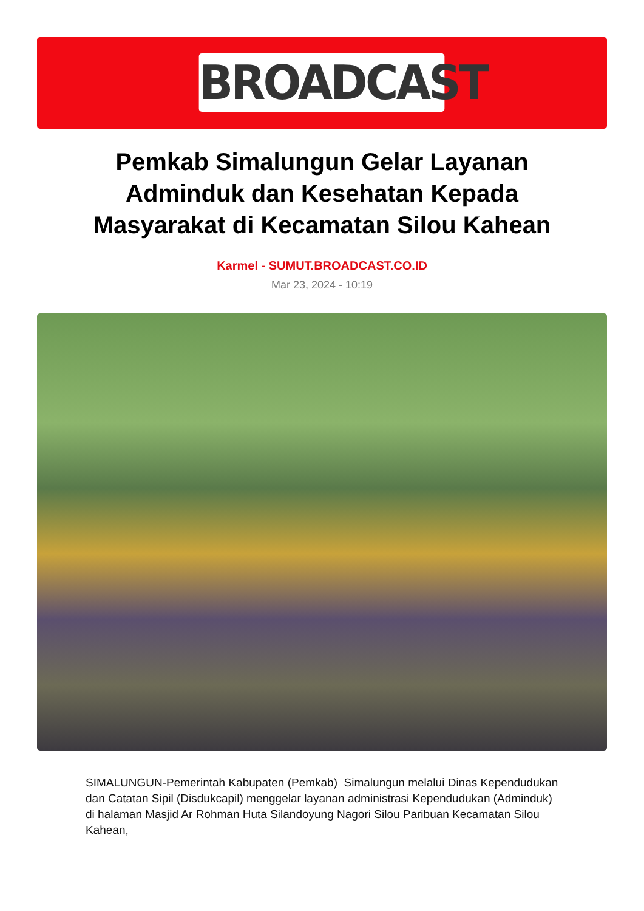BROADCAST
Pemkab Simalungun Gelar Layanan Adminduk dan Kesehatan Kepada Masyarakat di Kecamatan Silou Kahean
Karmel - SUMUT.BROADCAST.CO.ID
Mar 23, 2024 - 10:19
SIMALUNGUN-Pemerintah Kabupaten (Pemkab) Simalungun melalui Dinas Kependudukan dan Catatan Sipil (Disdukcapil) menggelar layanan administrasi Kependudukan (Adminduk) di halaman Masjid Ar Rohman Huta Silandoyung Nagori Silou Paribuan Kecamatan Silou Kahean,